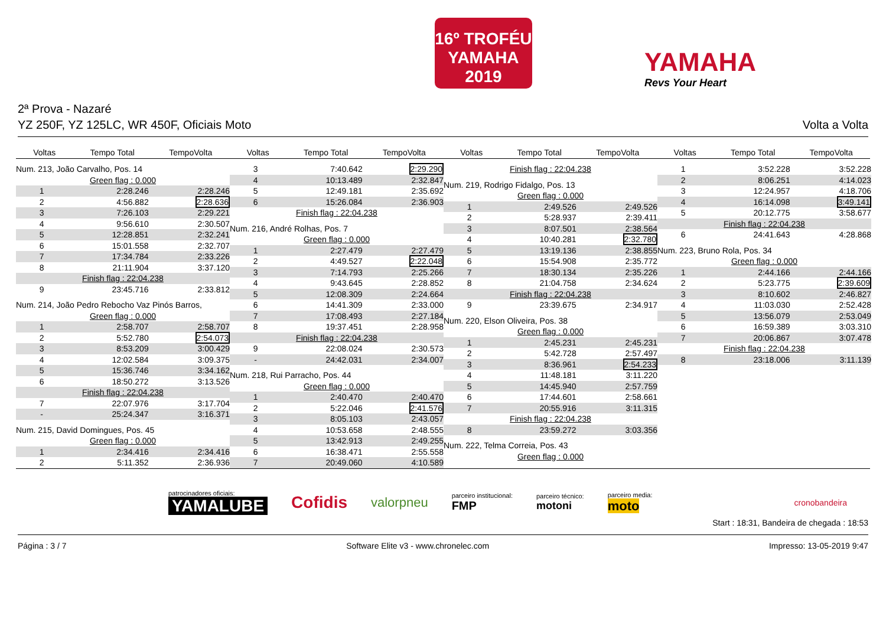16º TROFÉU
YAMAHA
2019
YAMAHA
Revs Your Heart
2ª Prova - Nazaré
YZ 250F, YZ 125LC, WR 450F, Oficiais Moto Volta a Volta
Voltas Tempo Total TempoVolta Voltas Tempo Total TempoVolta Voltas Tempo Total TempoVolta Voltas Tempo Total TempoVolta
| Num. 213, João Carvalho, Pos. 14 | | |
| Green flag : 0.000 | | |
| 1 | 2:28.246 | 2:28.246 |
| 2 | 4:56.882 | 2:28.636 |
| 3 | 7:26.103 | 2:29.221 |
| 4 | 9:56.610 | 2:30.507 |
| 5 | 12:28.851 | 2:32.241 |
| 6 | 15:01.558 | 2:32.707 |
| 7 | 17:34.784 | 2:33.226 |
| 8 | 21:11.904 | 3:37.120 |
| Finish flag : 22:04.238 | | |
| 9 | 23:45.716 | 2:33.812 |
| Num. 214, João Pedro Rebocho Vaz Pinós Barros, | | |
| Green flag : 0.000 | | |
| 1 | 2:58.707 | 2:58.707 |
| 2 | 5:52.780 | 2:54.073 |
| 3 | 8:53.209 | 3:00.429 |
| 4 | 12:02.584 | 3:09.375 |
| 5 | 15:36.746 | 3:34.162 |
| 6 | 18:50.272 | 3:13.526 |
| Finish flag : 22:04.238 | | |
| 7 | 22:07.976 | 3:17.704 |
| - | 25:24.347 | 3:16.371 |
| Num. 215, David Domingues, Pos. 45 | | |
| Green flag : 0.000 | | |
| 1 | 2:34.416 | 2:34.416 |
| 2 | 5:11.352 | 2:36.936 |
| 3 | 7:40.642 | 2:29.290 |
| 4 | 10:13.489 | 2:32.847 |
| 5 | 12:49.181 | 2:35.692 |
| 6 | 15:26.084 | 2:36.903 |
| Finish flag : 22:04.238 | | |
| Num. 216, André Rolhas, Pos. 7 | | |
| Green flag : 0.000 | | |
| 1 | 2:27.479 | 2:27.479 |
| 2 | 4:49.527 | 2:22.048 |
| 3 | 7:14.793 | 2:25.266 |
| 4 | 9:43.645 | 2:28.852 |
| 5 | 12:08.309 | 2:24.664 |
| 6 | 14:41.309 | 2:33.000 |
| 7 | 17:08.493 | 2:27.184 |
| 8 | 19:37.451 | 2:28.958 |
| Finish flag : 22:04.238 | | |
| 9 | 22:08.024 | 2:30.573 |
| - | 24:42.031 | 2:34.007 |
| Num. 218, Rui Parracho, Pos. 44 | | |
| Green flag : 0.000 | | |
| 1 | 2:40.470 | 2:40.470 |
| 2 | 5:22.046 | 2:41.576 |
| 3 | 8:05.103 | 2:43.057 |
| 4 | 10:53.658 | 2:48.555 |
| 5 | 13:42.913 | 2:49.255 |
| 6 | 16:38.471 | 2:55.558 |
| 7 | 20:49.060 | 4:10.589 |
| Finish flag : 22:04.238 | | |
| Num. 219, Rodrigo Fidalgo, Pos. 13 | | |
| Green flag : 0.000 | | |
| 1 | 2:49.526 | 2:49.526 |
| 2 | 5:28.937 | 2:39.411 |
| 3 | 8:07.501 | 2:38.564 |
| 4 | 10:40.281 | 2:32.780 |
| 5 | 13:19.136 | 2:38.855 |
| 6 | 15:54.908 | 2:35.772 |
| 7 | 18:30.134 | 2:35.226 |
| 8 | 21:04.758 | 2:34.624 |
| Finish flag : 22:04.238 | | |
| 9 | 23:39.675 | 2:34.917 |
| Num. 220, Elson Oliveira, Pos. 38 | | |
| Green flag : 0.000 | | |
| 1 | 2:45.231 | 2:45.231 |
| 2 | 5:42.728 | 2:57.497 |
| 3 | 8:36.961 | 2:54.233 |
| 4 | 11:48.181 | 3:11.220 |
| 5 | 14:45.940 | 2:57.759 |
| 6 | 17:44.601 | 2:58.661 |
| 7 | 20:55.916 | 3:11.315 |
| Finish flag : 22:04.238 | | |
| 8 | 23:59.272 | 3:03.356 |
| Num. 222, Telma Correia, Pos. 43 | | |
| Green flag : 0.000 | | |
| 1 | 3:52.228 | 3:52.228 |
| 2 | 8:06.251 | 4:14.023 |
| 3 | 12:24.957 | 4:18.706 |
| 4 | 16:14.098 | 3:49.141 |
| 5 | 20:12.775 | 3:58.677 |
| Finish flag : 22:04.238 | | |
| 6 | 24:41.643 | 4:28.868 |
| Num. 223, Bruno Rola, Pos. 34 | | |
| Green flag : 0.000 | | |
| 1 | 2:44.166 | 2:44.166 |
| 2 | 5:23.775 | 2:39.609 |
| 3 | 8:10.602 | 2:46.827 |
| 4 | 11:03.030 | 2:52.428 |
| 5 | 13:56.079 | 2:53.049 |
| 6 | 16:59.389 | 3:03.310 |
| 7 | 20:06.867 | 3:07.478 |
| Finish flag : 22:04.238 | | |
| 8 | 23:18.006 | 3:11.139 |
patrocinadores oficiais:
YAMALUBE Cofidis valorpneu parceiro institucional:
FMP parceiro técnico:
motoni parceiro media:
moto cronobandeira
Start : 18:31, Bandeira de chegada : 18:53
Página : 3 / 7 Software Elite v3 - www.chronelec.com Impresso: 13-05-2019 9:47